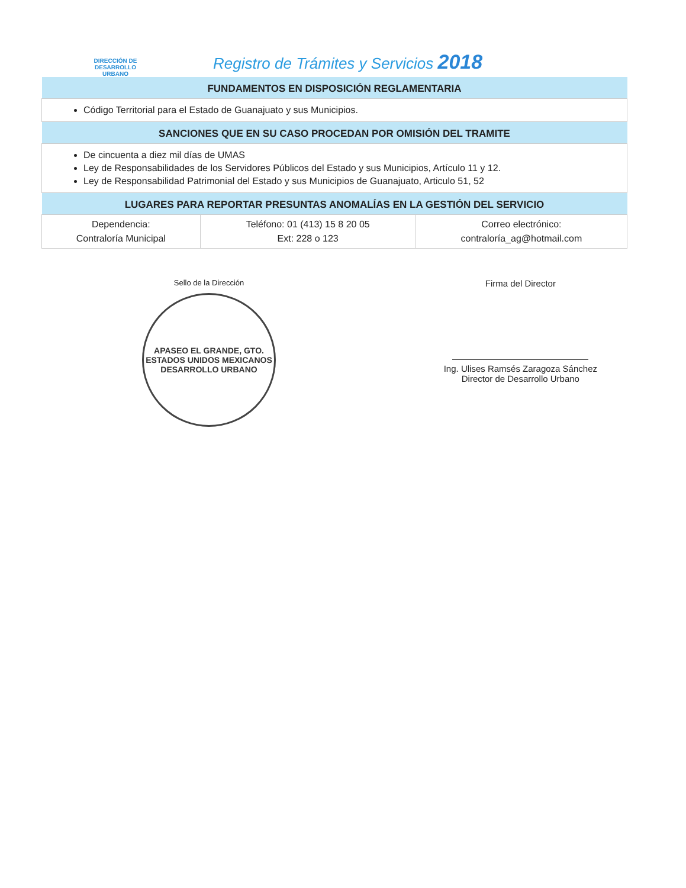DIRECCIÓN DE
DESARROLLO
URBANO
Registro de Trámites y Servicios 2018
| FUNDAMENTOS EN DISPOSICIÓN REGLAMENTARIA | | |
| --- | --- | --- |
| Código Territorial para el Estado de Guanajuato y sus Municipios. | | |
| SANCIONES QUE EN SU CASO PROCEDAN POR OMISIÓN DEL TRAMITE | | |
| De cincuenta a diez mil días de UMAS Ley de Responsabilidades de los Servidores Públicos del Estado y sus Municipios, Artículo 11 y 12. Ley de Responsabilidad Patrimonial del Estado y sus Municipios de Guanajuato, Articulo 51, 52 | | |
| LUGARES PARA REPORTAR PRESUNTAS ANOMALÍAS EN LA GESTIÓN DEL SERVICIO | | |
| Dependencia: Contraloría Municipal | Teléfono: 01 (413) 15 8 20 05 Ext: 228 o 123 | Correo electrónico: contraloría_ag@hotmail.com |
Sello de la Dirección
APASEO EL GRANDE, GTO.
ESTADOS UNIDOS MEXICANOS
DESARROLLO URBANO
Firma del Director
Ing. Ulises Ramsés Zaragoza Sánchez
Director de Desarrollo Urbano